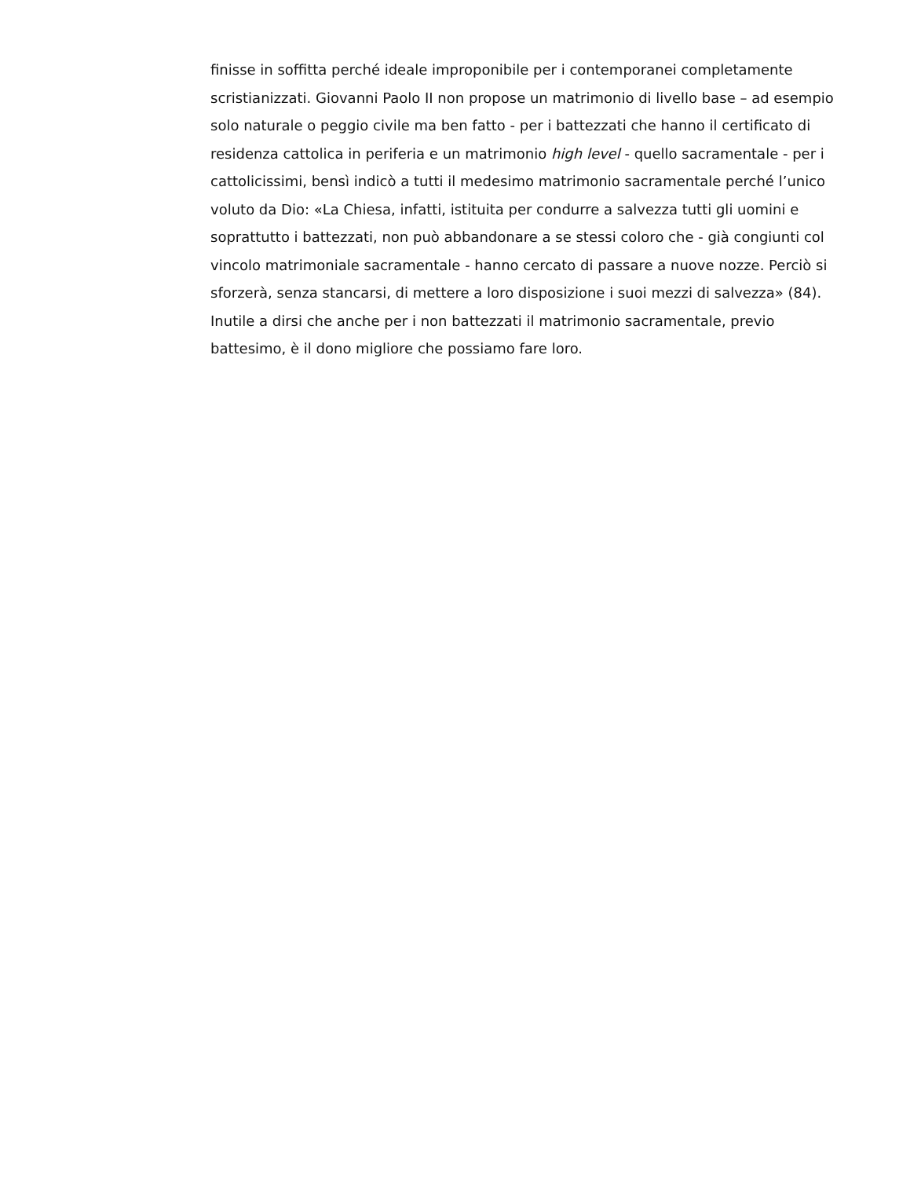finisse in soffitta perché ideale improponibile per i contemporanei completamente
scristianizzati. Giovanni Paolo II non propose un matrimonio di livello base – ad esempio
solo naturale o peggio civile ma ben fatto - per i battezzati che hanno il certificato di
residenza cattolica in periferia e un matrimonio high level - quello sacramentale - per i
cattolicissimi, bensì indicò a tutti il medesimo matrimonio sacramentale perché l’unico
voluto da Dio: «La Chiesa, infatti, istituita per condurre a salvezza tutti gli uomini e
soprattutto i battezzati, non può abbandonare a se stessi coloro che - già congiunti col
vincolo matrimoniale sacramentale - hanno cercato di passare a nuove nozze. Perciò si
sforzerà, senza stancarsi, di mettere a loro disposizione i suoi mezzi di salvezza» (84).
Inutile a dirsi che anche per i non battezzati il matrimonio sacramentale, previo
battesimo, è il dono migliore che possiamo fare loro.